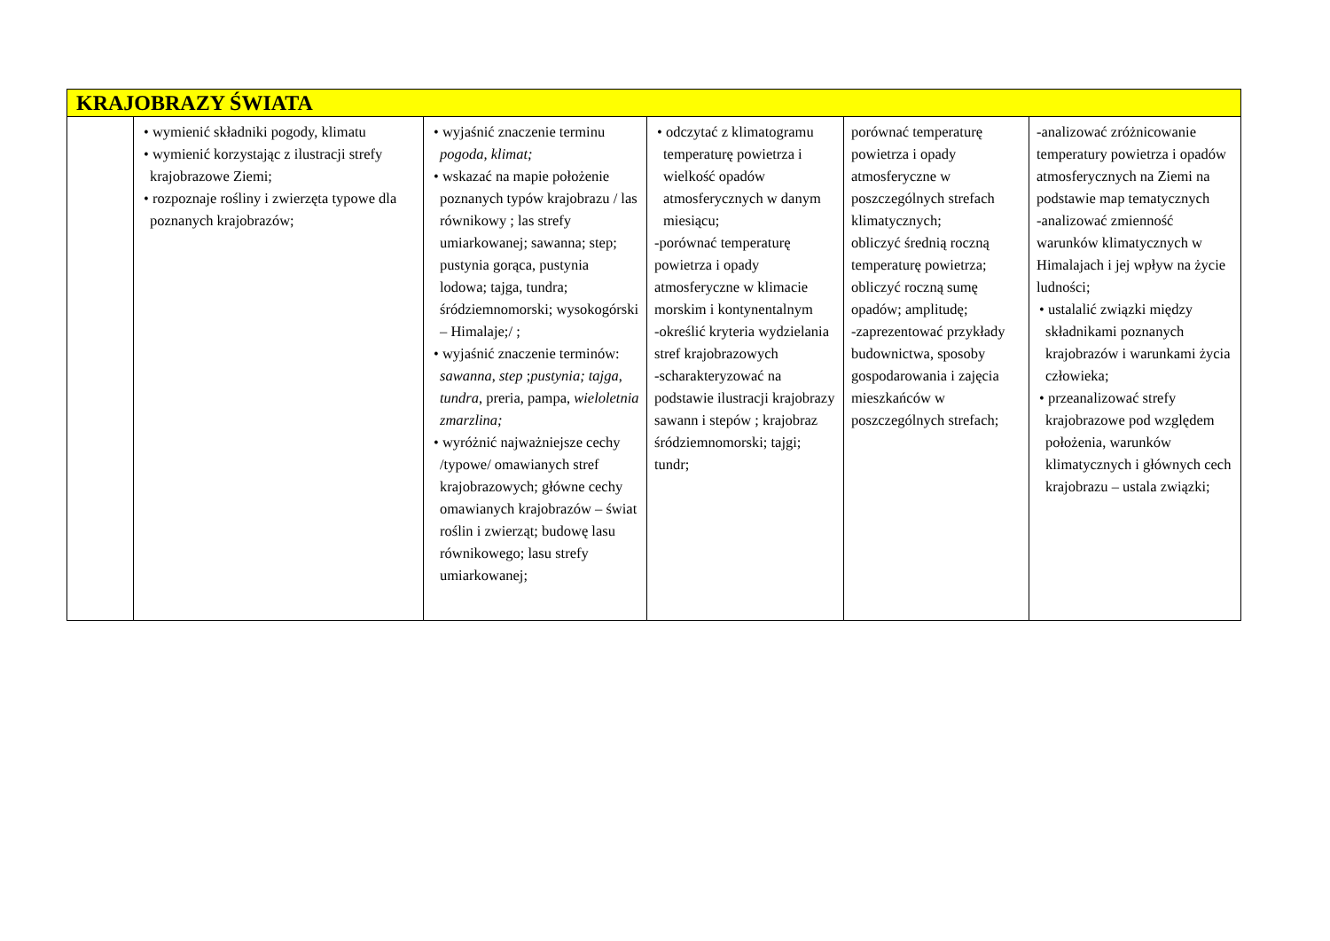| KRAJOBRAZY ŚWIATA | | | | | |
| | • wymienić składniki pogody, klimatu • wymienić korzystając z ilustracji strefy krajobrazowe Ziemi; • rozpoznaje rośliny i zwierzęta typowe dla poznanych krajobrazów; | • wyjaśnić znaczenie terminu pogoda, klimat; • wskazać na mapie położenie poznanych typów krajobrazu / las równikowy ; las strefy umiarkowanej; sawanna; step; pustynia gorąca, pustynia lodowa; tajga, tundra; śródziemnomorski; wysokogórski – Himalaje;/ ; • wyjaśnić znaczenie terminów: sawanna , step ; pustynia; tajga , tundra , preria, pampa, wieloletnia zmarzlina; • wyróżnić najważniejsze cechy /typowe/ omawianych stref krajobrazowych; główne cechy omawianych krajobrazów – świat roślin i zwierząt; budowę lasu równikowego; lasu strefy umiarkowanej; | • odczytać z klimatogramu temperaturę powietrza i wielkość opadów atmosferycznych w danym miesiącu; -porównać temperaturę powietrza i opady atmosferyczne w klimacie morskim i kontynentalnym -określić kryteria wydzielania stref krajobrazowych -scharakteryzować na podstawie ilustracji krajobrazy sawann i stepów ; krajobraz śródziemnomorski; tajgi; tundr; | porównać temperaturę powietrza i opady atmosferyczne w poszczególnych strefach klimatycznych; obliczyć średnią roczną temperaturę powietrza; obliczyć roczną sumę opadów; amplitudę; -zaprezentować przykłady budownictwa, sposoby gospodarowania i zajęcia mieszkańców w poszczególnych strefach; | -analizować zróżnicowanie temperatury powietrza i opadów atmosferycznych na Ziemi na podstawie map tematycznych -analizować zmienność warunków klimatycznych w Himalajach i jej wpływ na życie ludności; • ustalalić związki między składnikami poznanych krajobrazów i warunkami życia człowieka; • przeanalizować strefy krajobrazowe pod względem położenia, warunków klimatycznych i głównych cech krajobrazu – ustala związki; |